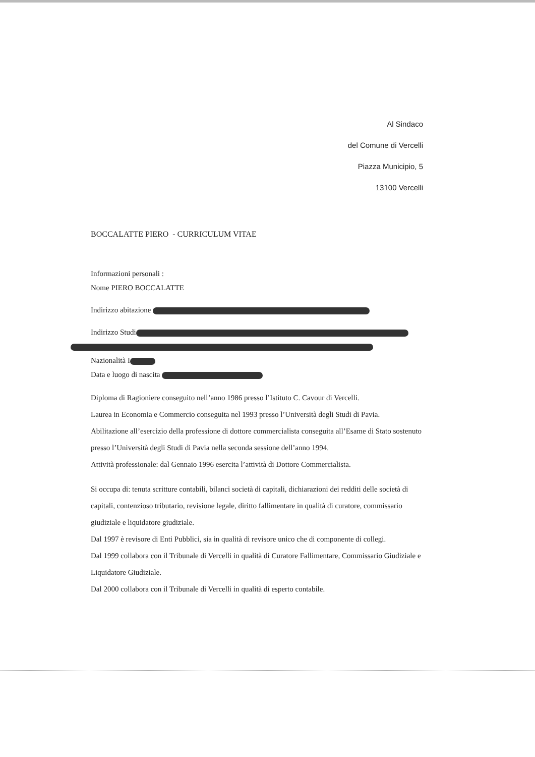Al Sindaco
del Comune di Vercelli
Piazza Municipio, 5
13100 Vercelli
BOCCALATTE PIERO - CURRICULUM VITAE
Informazioni personali :
Nome PIERO BOCCALATTE
Indirizzo abitazione
Indirizzo Studi
Nazionalità I
Data e luogo di nascita
Diploma di Ragioniere conseguito nell’anno 1986 presso l’Istituto C. Cavour di Vercelli.
Laurea in Economia e Commercio conseguita nel 1993 presso l’Università degli Studi di Pavia.
Abilitazione all’esercizio della professione di dottore commercialista conseguita all’Esame di Stato sostenuto presso l’Università degli Studi di Pavia nella seconda sessione dell’anno 1994.
Attività professionale: dal Gennaio 1996 esercita l’attività di Dottore Commercialista.
Si occupa di: tenuta scritture contabili, bilanci società di capitali, dichiarazioni dei redditi delle società di capitali, contenzioso tributario, revisione legale, diritto fallimentare in qualità di curatore, commissario giudiziale e liquidatore giudiziale.
Dal 1997 è revisore di Enti Pubblici, sia in qualità di revisore unico che di componente di collegi.
Dal 1999 collabora con il Tribunale di Vercelli in qualità di Curatore Fallimentare, Commissario Giudiziale e Liquidatore Giudiziale.
Dal 2000 collabora con il Tribunale di Vercelli in qualità di esperto contabile.